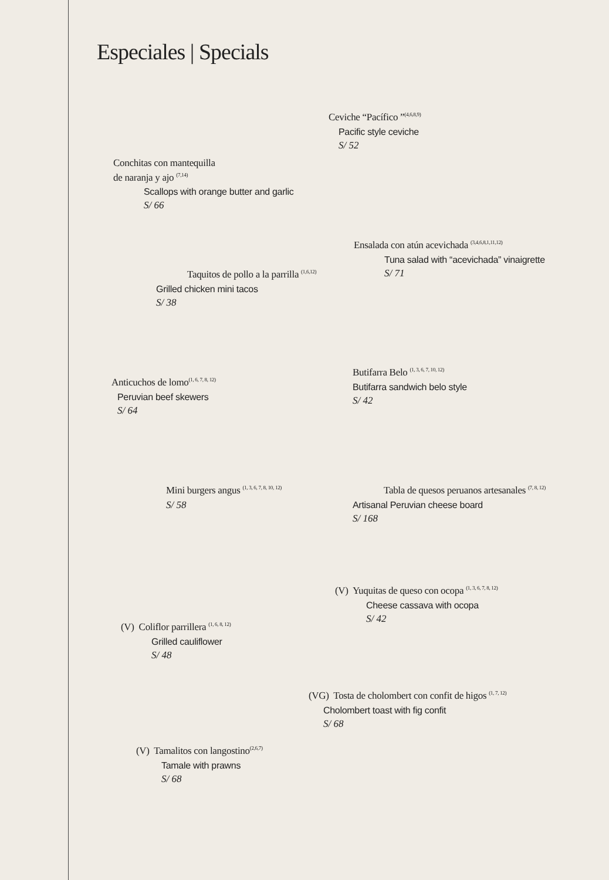Especiales | Specials
Ceviche “Pacífico ”<sup>(4,6,8,9)</sup>
Pacific style ceviche
S/ 52
Conchitas con mantequilla
de naranja y ajo <sup>(7,14)</sup>
Scallops with orange butter and garlic
S/ 66
Ensalada con atún acevichada <sup>(3,4,6,8,1,11,12)</sup>
Tuna salad with “acevichada” vinaigrette
S/ 71
Taquitos de pollo a la parrilla <sup>(1,6,12)</sup>
Grilled chicken mini tacos
S/ 38
Butifarra Belo <sup>(1, 3, 6, 7, 10, 12)</sup>
Butifarra sandwich belo style
S/ 42
Anticuchos de lomo<sup>(1, 6, 7, 8, 12)</sup>
Peruvian beef skewers
S/ 64
Mini burgers angus <sup>(1, 3, 6, 7, 8, 10, 12)</sup>
S/ 58
Tabla de quesos peruanos artesanales <sup>(7, 8, 12)</sup>
Artisanal Peruvian cheese board
S/ 168
(V) Yuquitas de queso con ocopa <sup>(1, 3, 6, 7, 8, 12)</sup>
Cheese cassava with ocopa
S/ 42
(V) Coliflor parrillera <sup>(1, 6, 8, 12)</sup>
Grilled cauliflower
S/ 48
(VG) Tosta de cholombert con confit de higos <sup>(1, 7, 12)</sup>
Cholombert toast with fig confit
S/ 68
(V) Tamalitos con langostino<sup>(2,6,7)</sup>
Tamale with prawns
S/ 68